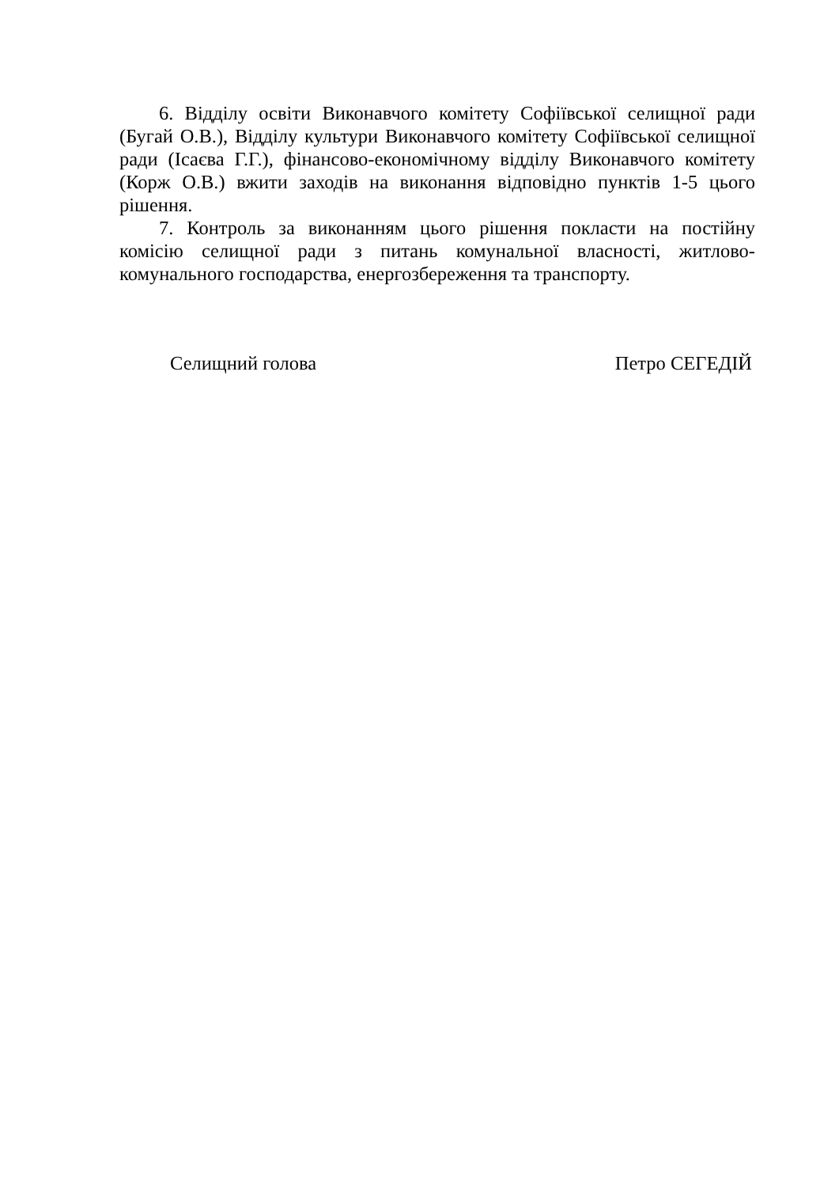6. Відділу освіти Виконавчого комітету Софіївської селищної ради (Бугай О.В.), Відділу культури Виконавчого комітету Софіївської селищної ради (Ісаєва Г.Г.), фінансово-економічному відділу Виконавчого комітету (Корж О.В.) вжити заходів на виконання відповідно пунктів 1-5 цього рішення.
7. Контроль за виконанням цього рішення покласти на постійну комісію селищної ради з питань комунальної власності, житлово-комунального господарства, енергозбереження та транспорту.
Селищний голова Петро СЕГЕДІЙ